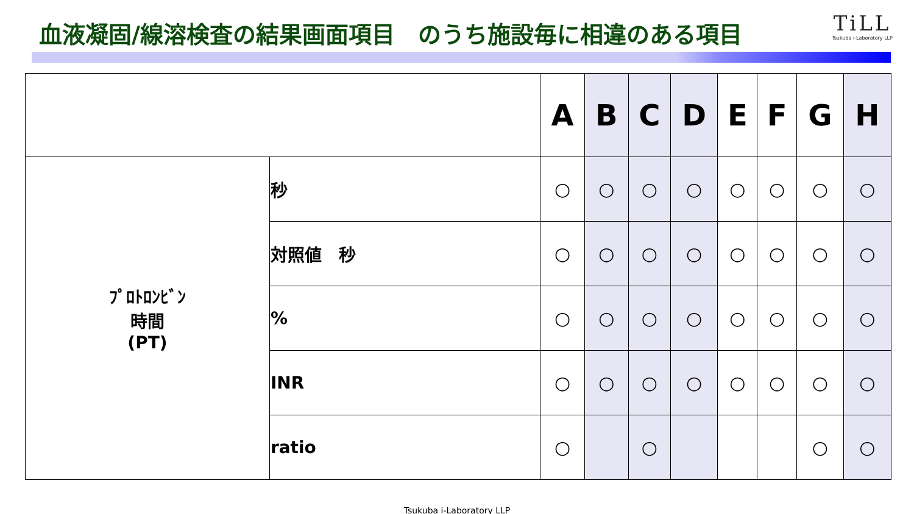血液凝固/線溶検査の結果画面項目　のうち施設毎に相違のある項目
TiLL
Tsukuba i-Laboratory LLP
| | | A | B | C | D | E | F | G | H |
| --- | --- | --- | --- | --- | --- | --- | --- | --- | --- |
| ﾌﾟﾛﾄﾛﾝﾋﾞﾝ 時間 (PT) | 秒 | ○ | ○ | ○ | ○ | ○ | ○ | ○ | ○ |
| | 対照値 秒 | ○ | ○ | ○ | ○ | ○ | ○ | ○ | ○ |
| | % | ○ | ○ | ○ | ○ | ○ | ○ | ○ | ○ |
| | INR | ○ | ○ | ○ | ○ | ○ | ○ | ○ | ○ |
| | ratio | ○ | | ○ | | | | ○ | ○ |
Tsukuba i-Laboratory LLP